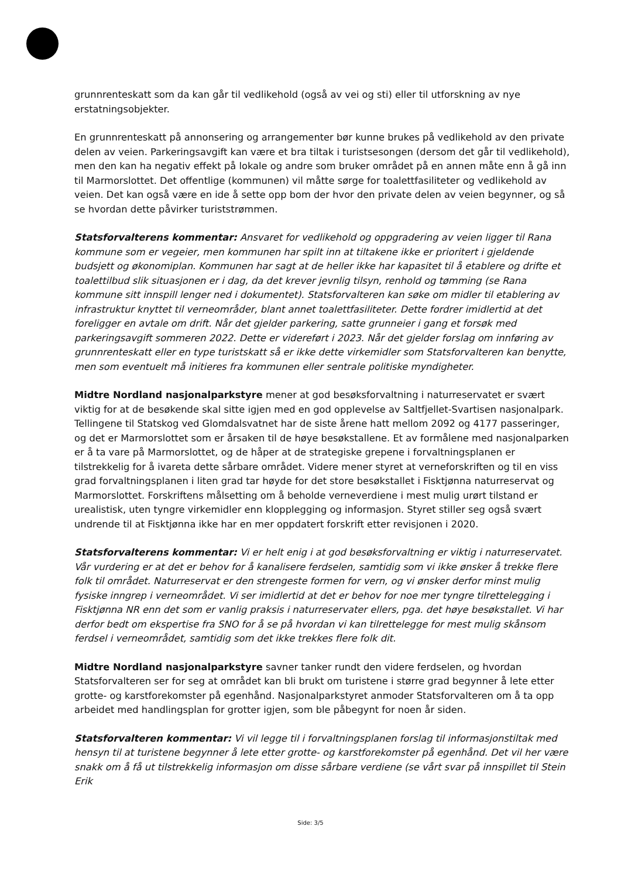grunnrenteskatt som da kan går til vedlikehold (også av vei og sti) eller til utforskning av nye erstatningsobjekter.
En grunnrenteskatt på annonsering og arrangementer bør kunne brukes på vedlikehold av den private delen av veien. Parkeringsavgift kan være et bra tiltak i turistsesongen (dersom det går til vedlikehold), men den kan ha negativ effekt på lokale og andre som bruker området på en annen måte enn å gå inn til Marmorslottet. Det offentlige (kommunen) vil måtte sørge for toalettfasiliteter og vedlikehold av veien. Det kan også være en ide å sette opp bom der hvor den private delen av veien begynner, og så se hvordan dette påvirker turiststrømmen.
Statsforvalterens kommentar: Ansvaret for vedlikehold og oppgradering av veien ligger til Rana kommune som er vegeier, men kommunen har spilt inn at tiltakene ikke er prioritert i gjeldende budsjett og økonomiplan. Kommunen har sagt at de heller ikke har kapasitet til å etablere og drifte et toalettilbud slik situasjonen er i dag, da det krever jevnlig tilsyn, renhold og tømming (se Rana kommune sitt innspill lenger ned i dokumentet). Statsforvalteren kan søke om midler til etablering av infrastruktur knyttet til verneområder, blant annet toalettfasiliteter. Dette fordrer imidlertid at det foreligger en avtale om drift. Når det gjelder parkering, satte grunneier i gang et forsøk med parkeringsavgift sommeren 2022. Dette er videreført i 2023. Når det gjelder forslag om innføring av grunnrenteskatt eller en type turistskatt så er ikke dette virkemidler som Statsforvalteren kan benytte, men som eventuelt må initieres fra kommunen eller sentrale politiske myndigheter.
Midtre Nordland nasjonalparkstyre mener at god besøksforvaltning i naturreservatet er svært viktig for at de besøkende skal sitte igjen med en god opplevelse av Saltfjellet-Svartisen nasjonalpark. Tellingene til Statskog ved Glomdalsvatnet har de siste årene hatt mellom 2092 og 4177 passeringer, og det er Marmorslottet som er årsaken til de høye besøkstallene. Et av formålene med nasjonalparken er å ta vare på Marmorslottet, og de håper at de strategiske grepene i forvaltningsplanen er tilstrekkelig for å ivareta dette sårbare området. Videre mener styret at verneforskriften og til en viss grad forvaltningsplanen i liten grad tar høyde for det store besøkstallet i Fisktjønna naturreservat og Marmorslottet. Forskriftens målsetting om å beholde verneverdiene i mest mulig urørt tilstand er urealistisk, uten tyngre virkemidler enn klopplegging og informasjon. Styret stiller seg også svært undrende til at Fisktjønna ikke har en mer oppdatert forskrift etter revisjonen i 2020.
Statsforvalterens kommentar: Vi er helt enig i at god besøksforvaltning er viktig i naturreservatet. Vår vurdering er at det er behov for å kanalisere ferdselen, samtidig som vi ikke ønsker å trekke flere folk til området. Naturreservat er den strengeste formen for vern, og vi ønsker derfor minst mulig fysiske inngrep i verneområdet. Vi ser imidlertid at det er behov for noe mer tyngre tilrettelegging i Fisktjønna NR enn det som er vanlig praksis i naturreservater ellers, pga. det høye besøkstallet. Vi har derfor bedt om ekspertise fra SNO for å se på hvordan vi kan tilrettelegge for mest mulig skånsom ferdsel i verneområdet, samtidig som det ikke trekkes flere folk dit.
Midtre Nordland nasjonalparkstyre savner tanker rundt den videre ferdselen, og hvordan Statsforvalteren ser for seg at området kan bli brukt om turistene i større grad begynner å lete etter grotte- og karstforekomster på egenhånd. Nasjonalparkstyret anmoder Statsforvalteren om å ta opp arbeidet med handlingsplan for grotter igjen, som ble påbegynt for noen år siden.
Statsforvalteren kommentar: Vi vil legge til i forvaltningsplanen forslag til informasjonstiltak med hensyn til at turistene begynner å lete etter grotte- og karstforekomster på egenhånd. Det vil her være snakk om å få ut tilstrekkelig informasjon om disse sårbare verdiene (se vårt svar på innspillet til Stein Erik
Side: 3/5